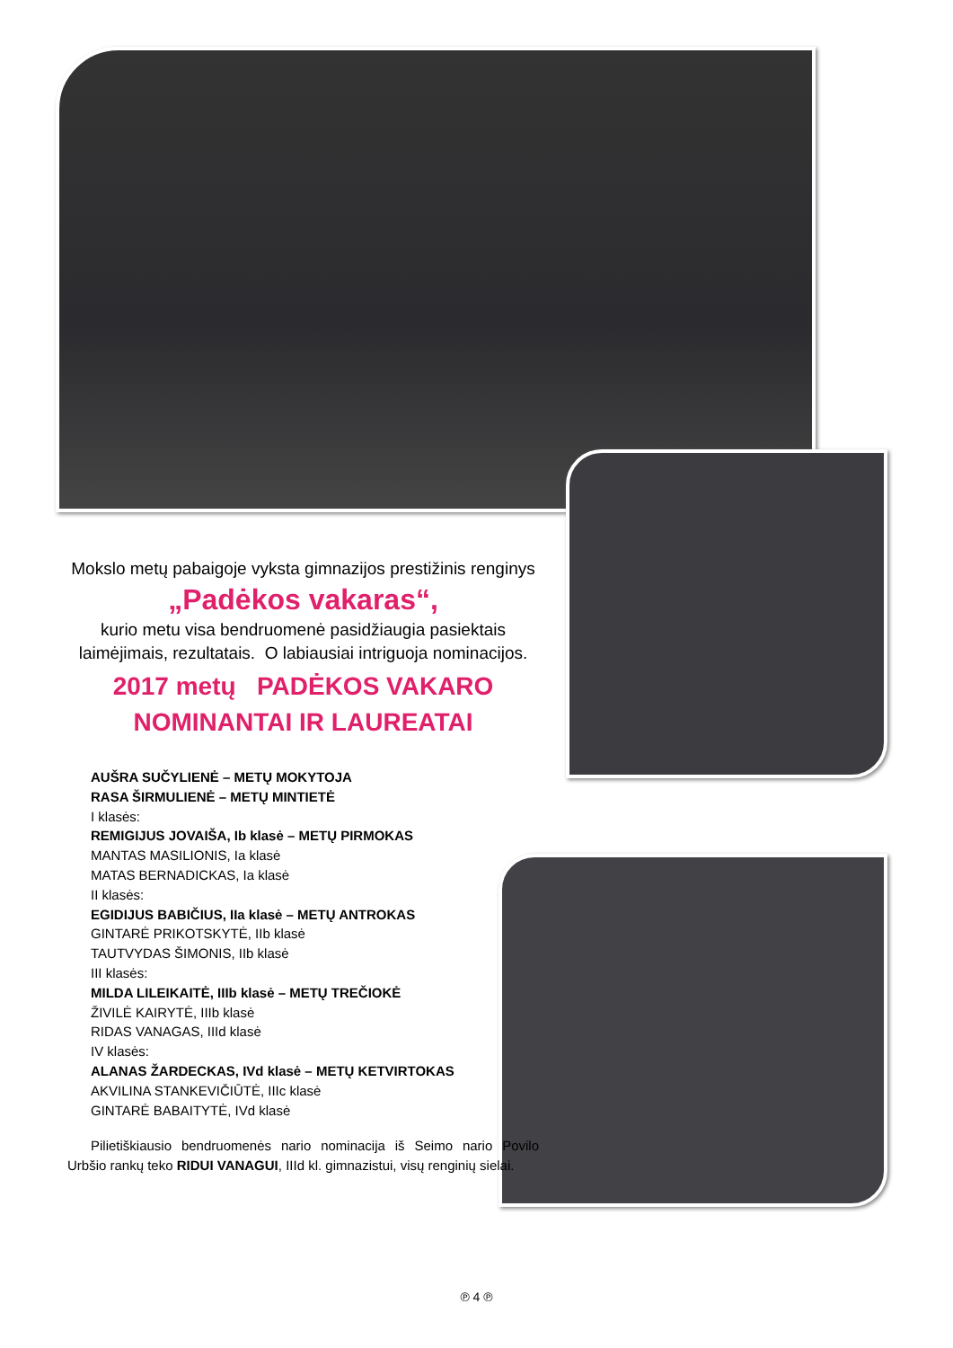Mokslo metų pabaigoje vyksta gimnazijos prestižinis renginys
„Padėkos vakaras“,
kurio metu visa bendruomenė pasidžiaugia pasiektais laimėjimais, rezultatais. O labiausiai intriguoja nominacijos.
2017 metų PADĖKOS VAKARO
NOMINANTAI IR LAUREATAI
AUŠRA SUČYLIENĖ – METŲ MOKYTOJA
RASA ŠIRMULIENĖ – METŲ MINTIETĖ
I klasės:
REMIGIJUS JOVAIŠA, Ib klasė – METŲ PIRMOKAS
MANTAS MASILIONIS, Ia klasė
MATAS BERNADICKAS, Ia klasė
II klasės:
EGIDIJUS BABIČIUS, IIa klasė – METŲ ANTROKAS
GINTARĖ PRIKOTSKYTĖ, IIb klasė
TAUTVYDAS ŠIMONIS, IIb klasė
III klasės:
MILDA LILEIKAITĖ, IIIb klasė – METŲ TREČIOKĖ
ŽIVILĖ KAIRYTĖ, IIIb klasė
RIDAS VANAGAS, IIId klasė
IV klasės:
ALANAS ŽARDECKAS, IVd klasė – METŲ KETVIRTOKAS
AKVILINA STANKEVIČIŪTĖ, IIIc klasė
GINTARĖ BABAITYTĖ, IVd klasė
Pilietiškiausio bendruomenės nario nominacija iš Seimo nario Povilo Urbšio rankų teko RIDUI VANAGUI, IIId kl. gimnazistui, visų renginių sielai.
℗ 4 ℗